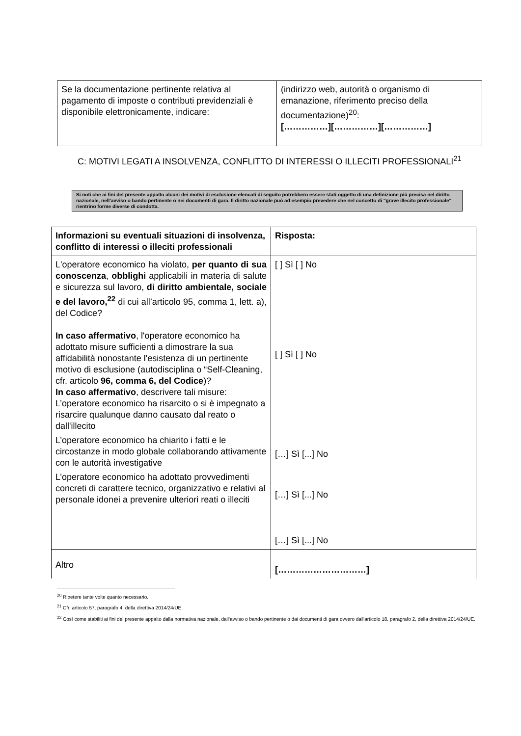| Se la documentazione pertinente relativa al pagamento di imposte o contributi previdenziali è disponibile elettronicamente, indicare: | (indirizzo web, autorità o organismo di emanazione, riferimento preciso della documentazione)<sup>20</sup>: [……………][……………][……………] |
C: MOTIVI LEGATI A INSOLVENZA, CONFLITTO DI INTERESSI O ILLECITI PROFESSIONALI<sup>21</sup>
Si noti che ai fini del presente appalto alcuni dei motivi di esclusione elencati di seguito potrebbero essere stati oggetto di una definizione più precisa nel diritto nazionale, nell'avviso o bando pertinente o nei documenti di gara. Il diritto nazionale può ad esempio prevedere che nel concetto di "grave illecito professionale" rientrino forme diverse di condotta.
| Informazioni su eventuali situazioni di insolvenza, conflitto di interessi o illeciti professionali | Risposta: |
| --- | --- |
| L'operatore economico ha violato, per quanto di sua conoscenza , obblighi applicabili in materia di salute e sicurezza sul lavoro, di diritto ambientale, sociale e del lavoro,<sup>22</sup> di cui all’articolo 95, comma 1, lett. a), del Codice? In caso affermativo , l'operatore economico ha adottato misure sufficienti a dimostrare la sua affidabilità nonostante l'esistenza di un pertinente motivo di esclusione (autodisciplina o “Self-Cleaning, cfr. articolo 96, comma 6, del Codice )? In caso affermativo , descrivere tali misure: L’operatore economico ha risarcito o si è impegnato a risarcire qualunque danno causato dal reato o dall'illecito L’operatore economico ha chiarito i fatti e le circostanze in modo globale collaborando attivamente con le autorità investigative L’operatore economico ha adottato provvedimenti concreti di carattere tecnico, organizzativo e relativi al personale idonei a prevenire ulteriori reati o illeciti | [ ] Sì [ ] No [ ] Sì [ ] No […] Sì [...] No […] Sì [...] No […] Sì [...] No |
| Altro | […………………………] |
<sup>20</sup> Ripetere tante volte quanto necessario.
<sup>21</sup> Cfr. articolo 57, paragrafo 4, della direttiva 2014/24/UE.
<sup>22</sup> Così come stabiliti ai fini del presente appalto dalla normativa nazionale, dall'avviso o bando pertinente o dai documenti di gara ovvero dall'articolo 18, paragrafo 2, della direttiva 2014/24/UE.